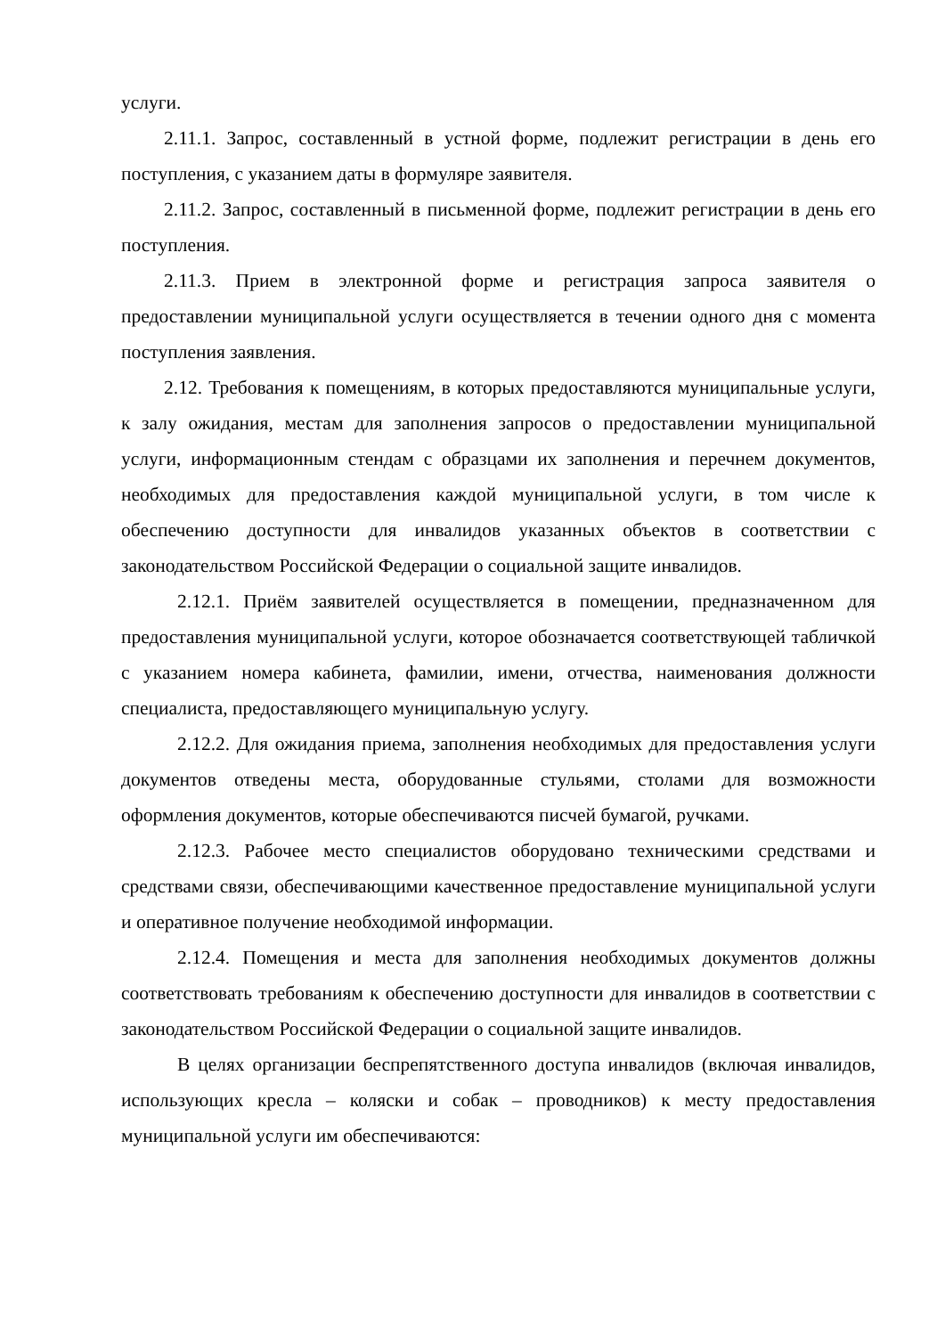услуги.
2.11.1. Запрос, составленный в устной форме, подлежит регистрации в день его поступления, с указанием даты в формуляре заявителя.
2.11.2. Запрос, составленный в письменной форме, подлежит регистрации в день его поступления.
2.11.3. Прием в электронной форме и регистрация запроса заявителя о предоставлении муниципальной услуги осуществляется в течении одного дня с момента поступления заявления.
2.12. Требования к помещениям, в которых предоставляются муниципальные услуги, к залу ожидания, местам для заполнения запросов о предоставлении муниципальной услуги, информационным стендам с образцами их заполнения и перечнем документов, необходимых для предоставления каждой муниципальной услуги, в том числе к обеспечению доступности для инвалидов указанных объектов в соответствии с законодательством Российской Федерации о социальной защите инвалидов.
2.12.1. Приём заявителей осуществляется в помещении, предназначенном для предоставления муниципальной услуги, которое обозначается соответствующей табличкой с указанием номера кабинета, фамилии, имени, отчества, наименования должности специалиста, предоставляющего муниципальную услугу.
2.12.2. Для ожидания приема, заполнения необходимых для предоставления услуги документов отведены места, оборудованные стульями, столами для возможности оформления документов, которые обеспечиваются писчей бумагой, ручками.
2.12.3. Рабочее место специалистов оборудовано техническими средствами и средствами связи, обеспечивающими качественное предоставление муниципальной услуги и оперативное получение необходимой информации.
2.12.4. Помещения и места для заполнения необходимых документов должны соответствовать требованиям к обеспечению доступности для инвалидов в соответствии с законодательством Российской Федерации о социальной защите инвалидов.
В целях организации беспрепятственного доступа инвалидов (включая инвалидов, использующих кресла – коляски и собак – проводников) к месту предоставления муниципальной услуги им обеспечиваются: